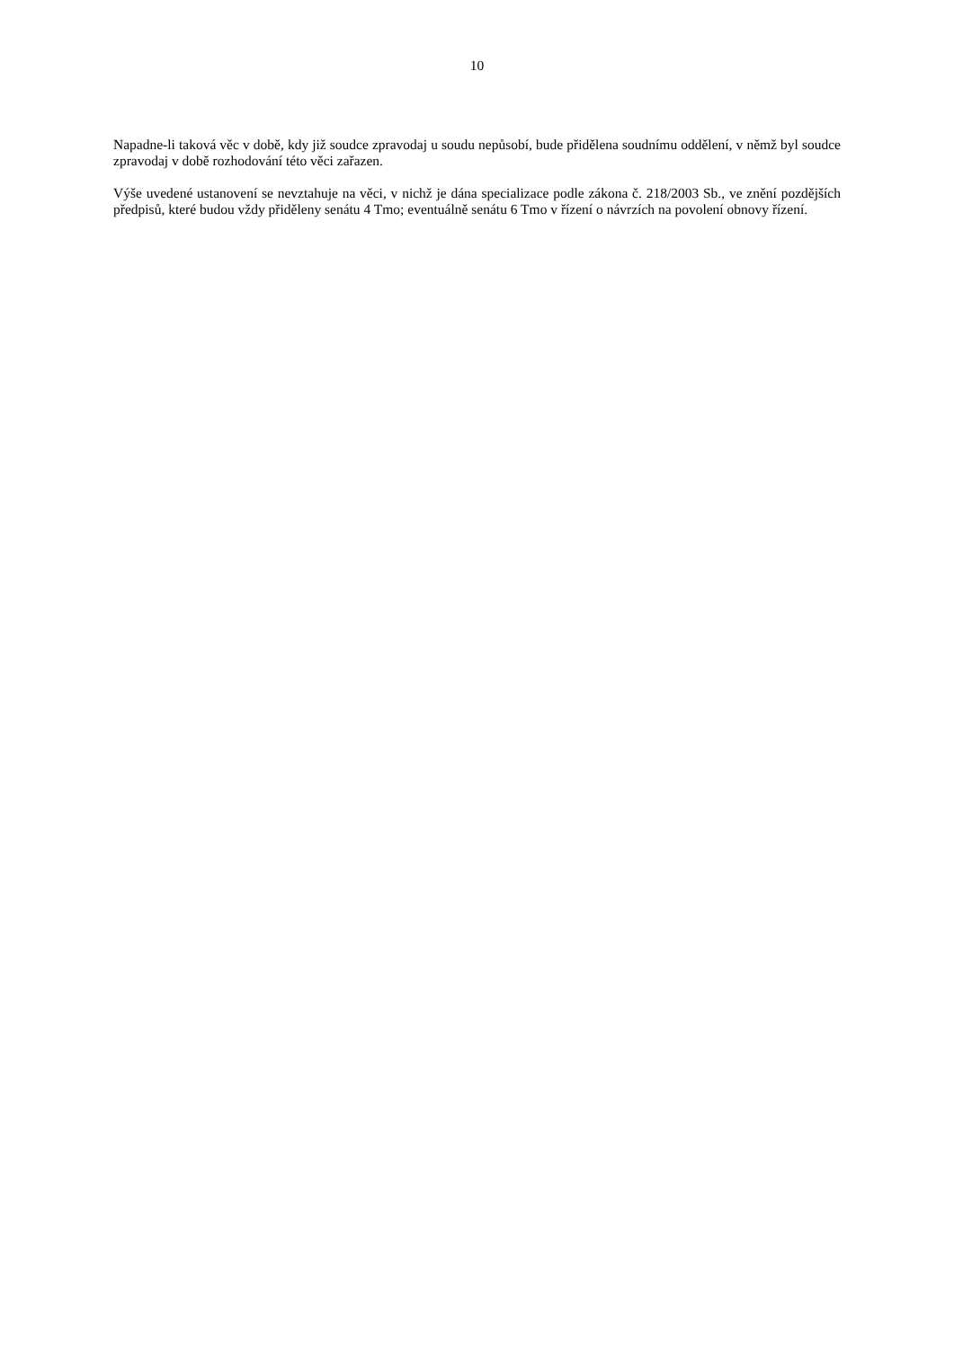10
Napadne-li taková věc v době, kdy již soudce zpravodaj u soudu nepůsobí, bude přidělena soudnímu oddělení, v němž byl soudce zpravodaj v době rozhodování této věci zařazen.
Výše uvedené ustanovení se nevztahuje na věci, v nichž je dána specializace podle zákona č. 218/2003 Sb., ve znění pozdějších předpisů, které budou vždy přiděleny senátu 4 Tmo; eventuálně senátu 6 Tmo v řízení o návrzích na povolení obnovy řízení.